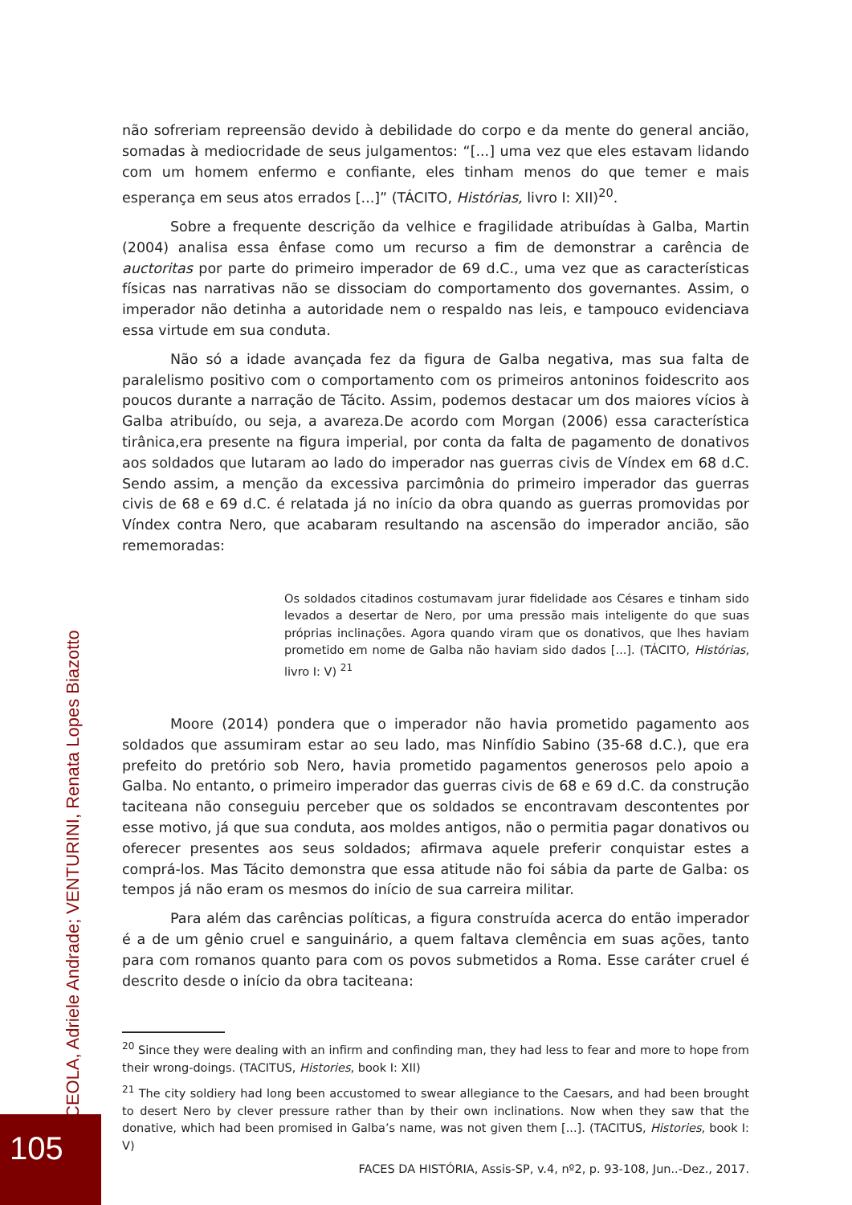não sofreriam repreensão devido à debilidade do corpo e da mente do general ancião, somadas à mediocridade de seus julgamentos: “[...] uma vez que eles estavam lidando com um homem enfermo e confiante, eles tinham menos do que temer e mais esperança em seus atos errados [...]” (TÁCITO, Histórias, livro I: XII)<sup>20</sup>.
Sobre a frequente descrição da velhice e fragilidade atribuídas à Galba, Martin (2004) analisa essa ênfase como um recurso a fim de demonstrar a carência de auctoritas por parte do primeiro imperador de 69 d.C., uma vez que as características físicas nas narrativas não se dissociam do comportamento dos governantes. Assim, o imperador não detinha a autoridade nem o respaldo nas leis, e tampouco evidenciava essa virtude em sua conduta.
Não só a idade avançada fez da figura de Galba negativa, mas sua falta de paralelismo positivo com o comportamento com os primeiros antoninos foidescrito aos poucos durante a narração de Tácito. Assim, podemos destacar um dos maiores vícios à Galba atribuído, ou seja, a avareza.De acordo com Morgan (2006) essa característica tirânica,era presente na figura imperial, por conta da falta de pagamento de donativos aos soldados que lutaram ao lado do imperador nas guerras civis de Víndex em 68 d.C. Sendo assim, a menção da excessiva parcimônia do primeiro imperador das guerras civis de 68 e 69 d.C. é relatada já no início da obra quando as guerras promovidas por Víndex contra Nero, que acabaram resultando na ascensão do imperador ancião, são rememoradas:
Os soldados citadinos costumavam jurar fidelidade aos Césares e tinham sido levados a desertar de Nero, por uma pressão mais inteligente do que suas próprias inclinações. Agora quando viram que os donativos, que lhes haviam prometido em nome de Galba não haviam sido dados [...]. (TÁCITO, Histórias, livro I: V) <sup>21</sup>
Moore (2014) pondera que o imperador não havia prometido pagamento aos soldados que assumiram estar ao seu lado, mas Ninfídio Sabino (35-68 d.C.), que era prefeito do pretório sob Nero, havia prometido pagamentos generosos pelo apoio a Galba. No entanto, o primeiro imperador das guerras civis de 68 e 69 d.C. da construção taciteana não conseguiu perceber que os soldados se encontravam descontentes por esse motivo, já que sua conduta, aos moldes antigos, não o permitia pagar donativos ou oferecer presentes aos seus soldados; afirmava aquele preferir conquistar estes a comprá-los. Mas Tácito demonstra que essa atitude não foi sábia da parte de Galba: os tempos já não eram os mesmos do início de sua carreira militar.
Para além das carências políticas, a figura construída acerca do então imperador é a de um gênio cruel e sanguinário, a quem faltava clemência em suas ações, tanto para com romanos quanto para com os povos submetidos a Roma. Esse caráter cruel é descrito desde o início da obra taciteana:
<sup>20</sup> Since they were dealing with an infirm and confinding man, they had less to fear and more to hope from their wrong-doings. (TACITUS, Histories, book I: XII)
<sup>21</sup> The city soldiery had long been accustomed to swear allegiance to the Caesars, and had been brought to desert Nero by clever pressure rather than by their own inclinations. Now when they saw that the donative, which had been promised in Galba’s name, was not given them [...]. (TACITUS, Histories, book I: V)
FACES DA HISTÓRIA, Assis-SP, v.4, nº2, p. 93-108, Jun..-Dez., 2017.
CEOLA, Adriele Andrade; VENTURINI, Renata Lopes Biazotto
105